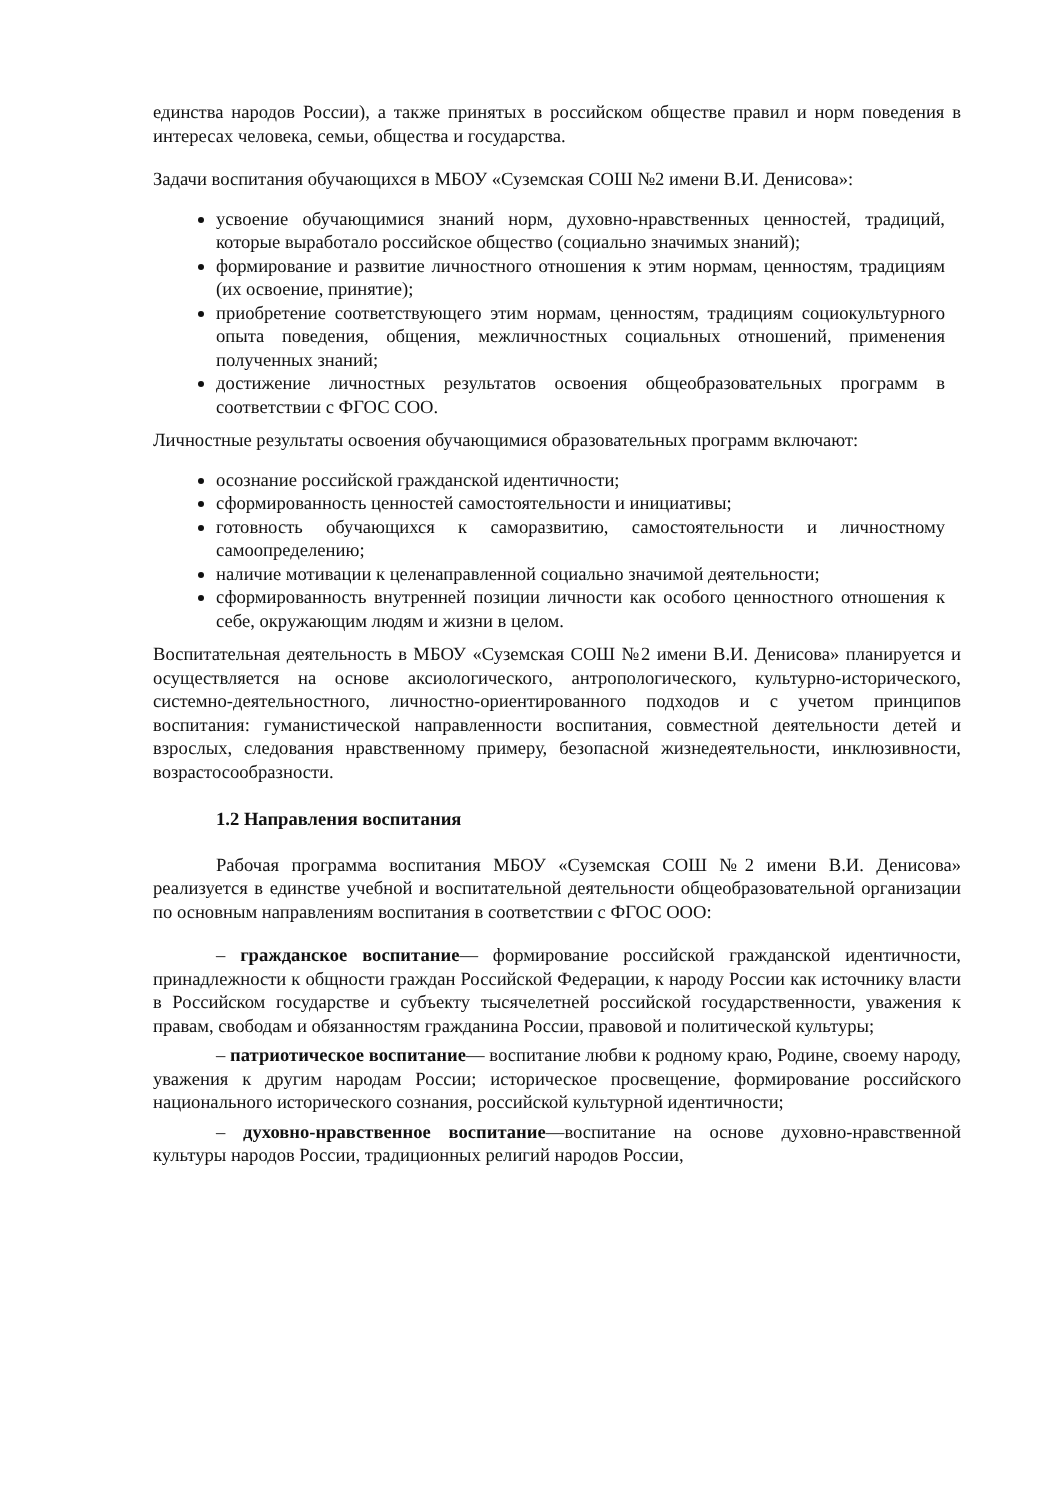единства народов России), а также принятых в российском обществе правил и норм поведения в интересах человека, семьи, общества и государства.
Задачи воспитания обучающихся в МБОУ «Суземская СОШ №2 имени В.И. Денисова»:
усвоение обучающимися знаний норм, духовно-нравственных ценностей, традиций, которые выработало российское общество (социально значимых знаний);
формирование и развитие личностного отношения к этим нормам, ценностям, традициям (их освоение, принятие);
приобретение соответствующего этим нормам, ценностям, традициям социокультурного опыта поведения, общения, межличностных социальных отношений, применения полученных знаний;
достижение личностных результатов освоения общеобразовательных программ в соответствии с ФГОС СОО.
Личностные результаты освоения обучающимися образовательных программ включают:
осознание российской гражданской идентичности;
сформированность ценностей самостоятельности и инициативы;
готовность обучающихся к саморазвитию, самостоятельности и личностному самоопределению;
наличие мотивации к целенаправленной социально значимой деятельности;
сформированность внутренней позиции личности как особого ценностного отношения к себе, окружающим людям и жизни в целом.
Воспитательная деятельность в МБОУ «Суземская СОШ №2 имени В.И. Денисова» планируется и осуществляется на основе аксиологического, антропологического, культурно-исторического, системно-деятельностного, личностно-ориентированного подходов и с учетом принципов воспитания: гуманистической направленности воспитания, совместной деятельности детей и взрослых, следования нравственному примеру, безопасной жизнедеятельности, инклюзивности, возрастосообразности.
1.2 Направления воспитания
Рабочая программа воспитания МБОУ «Суземская СОШ №2 имени В.И. Денисова» реализуется в единстве учебной и воспитательной деятельности общеобразовательной организации по основным направлениям воспитания в соответствии с ФГОС ООО:
– гражданское воспитание— формирование российской гражданской идентичности, принадлежности к общности граждан Российской Федерации, к народу России как источнику власти в Российском государстве и субъекту тысячелетней российской государственности, уважения к правам, свободам и обязанностям гражданина России, правовой и политической культуры;
– патриотическое воспитание— воспитание любви к родному краю, Родине, своему народу, уважения к другим народам России; историческое просвещение, формирование российского национального исторического сознания, российской культурной идентичности;
– духовно-нравственное воспитание—воспитание на основе духовно-нравственной культуры народов России, традиционных религий народов России,